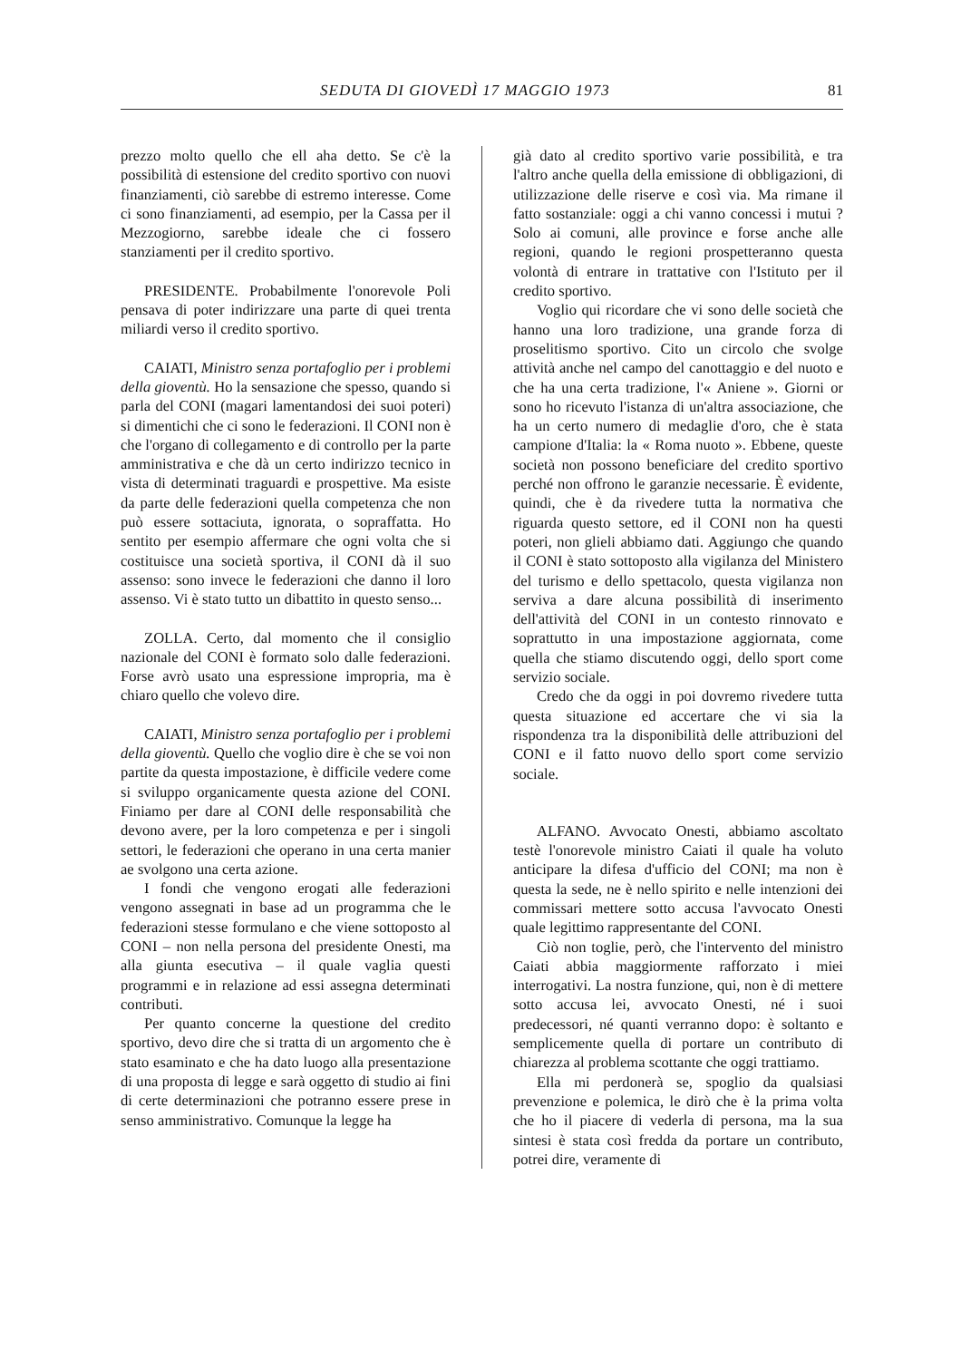SEDUTA DI GIOVEDÌ 17 MAGGIO 1973 81
prezzo molto quello che ell aha detto. Se c'è la possibilità di estensione del credito sportivo con nuovi finanziamenti, ciò sarebbe di estremo interesse. Come ci sono finanziamenti, ad esempio, per la Cassa per il Mezzogiorno, sarebbe ideale che ci fossero stanziamenti per il credito sportivo.
PRESIDENTE. Probabilmente l'onorevole Poli pensava di poter indirizzare una parte di quei trenta miliardi verso il credito sportivo.
CAIATI, Ministro senza portafoglio per i problemi della gioventù. Ho la sensazione che spesso, quando si parla del CONI (magari lamentandosi dei suoi poteri) si dimentichi che ci sono le federazioni. Il CONI non è che l'organo di collegamento e di controllo per la parte amministrativa e che dà un certo indirizzo tecnico in vista di determinati traguardi e prospettive. Ma esiste da parte delle federazioni quella competenza che non può essere sottaciuta, ignorata, o sopraffatta. Ho sentito per esempio affermare che ogni volta che si costituisce una società sportiva, il CONI dà il suo assenso: sono invece le federazioni che danno il loro assenso. Vi è stato tutto un dibattito in questo senso...
ZOLLA. Certo, dal momento che il consiglio nazionale del CONI è formato solo dalle federazioni. Forse avrò usato una espressione impropria, ma è chiaro quello che volevo dire.
CAIATI, Ministro senza portafoglio per i problemi della gioventù. Quello che voglio dire è che se voi non partite da questa impostazione, è difficile vedere come si sviluppo organicamente questa azione del CONI. Finiamo per dare al CONI delle responsabilità che devono avere, per la loro competenza e per i singoli settori, le federazioni che operano in una certa manier ae svolgono una certa azione.
I fondi che vengono erogati alle federazioni vengono assegnati in base ad un programma che le federazioni stesse formulano e che viene sottoposto al CONI – non nella persona del presidente Onesti, ma alla giunta esecutiva – il quale vaglia questi programmi e in relazione ad essi assegna determinati contributi.
Per quanto concerne la questione del credito sportivo, devo dire che si tratta di un argomento che è stato esaminato e che ha dato luogo alla presentazione di una proposta di legge e sarà oggetto di studio ai fini di certe determinazioni che potranno essere prese in senso amministrativo. Comunque la legge ha
già dato al credito sportivo varie possibilità, e tra l'altro anche quella della emissione di obbligazioni, di utilizzazione delle riserve e così via. Ma rimane il fatto sostanziale: oggi a chi vanno concessi i mutui ? Solo ai comuni, alle province e forse anche alle regioni, quando le regioni prospetteranno questa volontà di entrare in trattative con l'Istituto per il credito sportivo.
Voglio qui ricordare che vi sono delle società che hanno una loro tradizione, una grande forza di proselitismo sportivo. Cito un circolo che svolge attività anche nel campo del canottaggio e del nuoto e che ha una certa tradizione, l'« Aniene ». Giorni or sono ho ricevuto l'istanza di un'altra associazione, che ha un certo numero di medaglie d'oro, che è stata campione d'Italia: la « Roma nuoto ». Ebbene, queste società non possono beneficiare del credito sportivo perché non offrono le garanzie necessarie. È evidente, quindi, che è da rivedere tutta la normativa che riguarda questo settore, ed il CONI non ha questi poteri, non glieli abbiamo dati. Aggiungo che quando il CONI è stato sottoposto alla vigilanza del Ministero del turismo e dello spettacolo, questa vigilanza non serviva a dare alcuna possibilità di inserimento dell'attività del CONI in un contesto rinnovato e soprattutto in una impostazione aggiornata, come quella che stiamo discutendo oggi, dello sport come servizio sociale.
Credo che da oggi in poi dovremo rivedere tutta questa situazione ed accertare che vi sia la rispondenza tra la disponibilità delle attribuzioni del CONI e il fatto nuovo dello sport come servizio sociale.
ALFANO. Avvocato Onesti, abbiamo ascoltato testè l'onorevole ministro Caiati il quale ha voluto anticipare la difesa d'ufficio del CONI; ma non è questa la sede, ne è nello spirito e nelle intenzioni dei commissari mettere sotto accusa l'avvocato Onesti quale legittimo rappresentante del CONI.
Ciò non toglie, però, che l'intervento del ministro Caiati abbia maggiormente rafforzato i miei interrogativi. La nostra funzione, qui, non è di mettere sotto accusa lei, avvocato Onesti, né i suoi predecessori, né quanti verranno dopo: è soltanto e semplicemente quella di portare un contributo di chiarezza al problema scottante che oggi trattiamo.
Ella mi perdonerà se, spoglio da qualsiasi prevenzione e polemica, le dirò che è la prima volta che ho il piacere di vederla di persona, ma la sua sintesi è stata così fredda da portare un contributo, potrei dire, veramente di